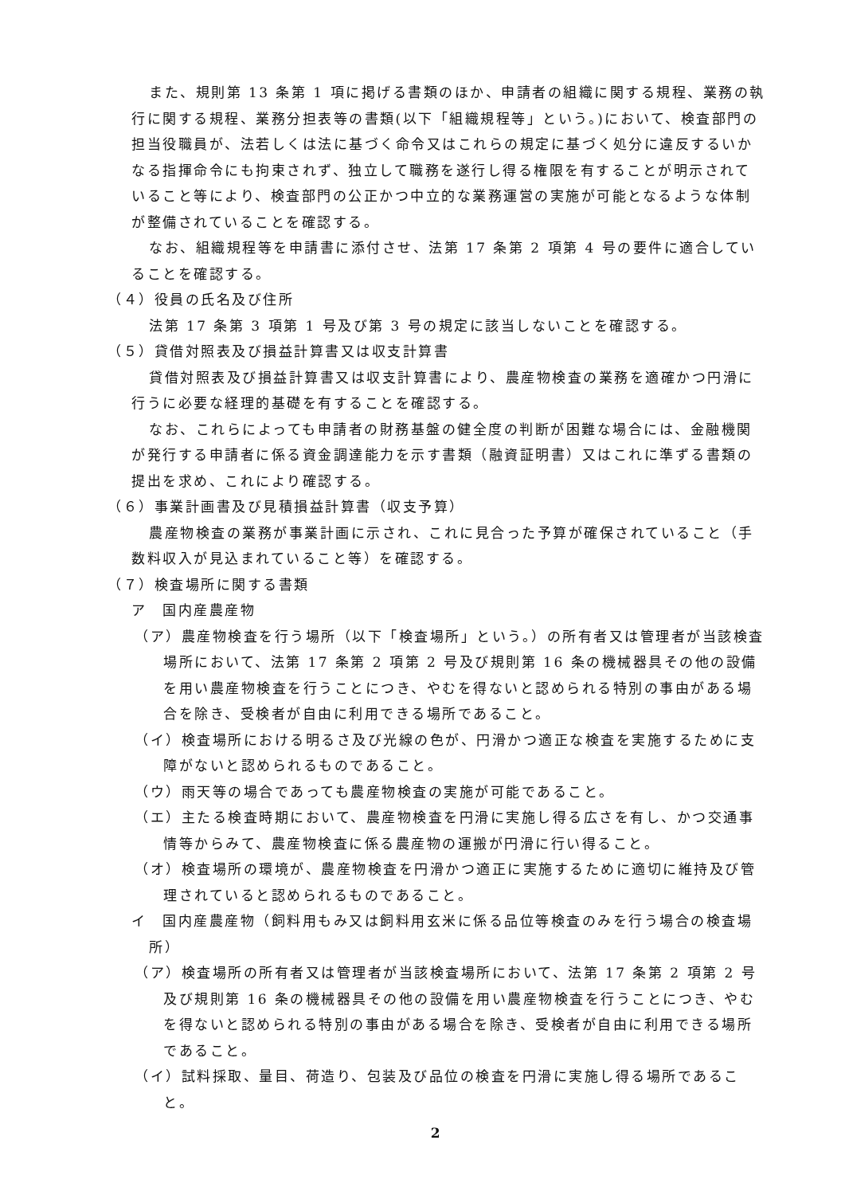また、規則第 13 条第 1 項に掲げる書類のほか、申請者の組織に関する規程、業務の執行に関する規程、業務分担表等の書類(以下「組織規程等」という。)において、検査部門の担当役職員が、法若しくは法に基づく命令又はこれらの規定に基づく処分に違反するいかなる指揮命令にも拘束されず、独立して職務を遂行し得る権限を有することが明示されていること等により、検査部門の公正かつ中立的な業務運営の実施が可能となるような体制が整備されていることを確認する。
なお、組織規程等を申請書に添付させ、法第 17 条第 2 項第 4 号の要件に適合していることを確認する。
（４）役員の氏名及び住所
法第 17 条第 3 項第 1 号及び第 3 号の規定に該当しないことを確認する。
（５）貸借対照表及び損益計算書又は収支計算書
貸借対照表及び損益計算書又は収支計算書により、農産物検査の業務を適確かつ円滑に行うに必要な経理的基礎を有することを確認する。
なお、これらによっても申請者の財務基盤の健全度の判断が困難な場合には、金融機関が発行する申請者に係る資金調達能力を示す書類（融資証明書）又はこれに準ずる書類の提出を求め、これにより確認する。
（６）事業計画書及び見積損益計算書（収支予算）
農産物検査の業務が事業計画に示され、これに見合った予算が確保されていること（手数料収入が見込まれていること等）を確認する。
（７）検査場所に関する書類
ア　国内産農産物
（ア）農産物検査を行う場所（以下「検査場所」という。）の所有者又は管理者が当該検査場所において、法第 17 条第 2 項第 2 号及び規則第 16 条の機械器具その他の設備を用い農産物検査を行うことにつき、やむを得ないと認められる特別の事由がある場合を除き、受検者が自由に利用できる場所であること。
（イ）検査場所における明るさ及び光線の色が、円滑かつ適正な検査を実施するために支障がないと認められるものであること。
（ウ）雨天等の場合であっても農産物検査の実施が可能であること。
（エ）主たる検査時期において、農産物検査を円滑に実施し得る広さを有し、かつ交通事情等からみて、農産物検査に係る農産物の運搬が円滑に行い得ること。
（オ）検査場所の環境が、農産物検査を円滑かつ適正に実施するために適切に維持及び管理されていると認められるものであること。
イ　国内産農産物（飼料用もみ又は飼料用玄米に係る品位等検査のみを行う場合の検査場所）
（ア）検査場所の所有者又は管理者が当該検査場所において、法第 17 条第 2 項第 2 号及び規則第 16 条の機械器具その他の設備を用い農産物検査を行うことにつき、やむを得ないと認められる特別の事由がある場合を除き、受検者が自由に利用できる場所であること。
（イ）試料採取、量目、荷造り、包装及び品位の検査を円滑に実施し得る場所であること。
2